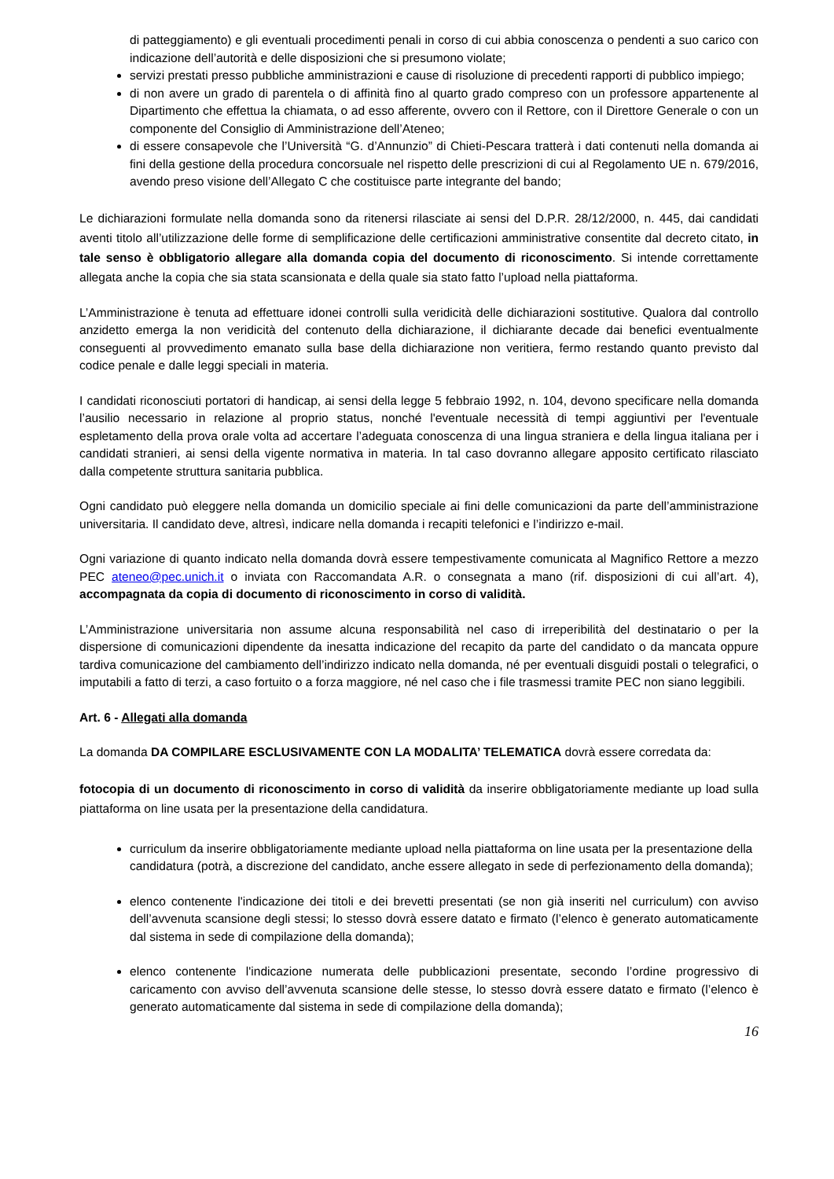di patteggiamento) e gli eventuali procedimenti penali in corso di cui abbia conoscenza o pendenti a suo carico con indicazione dell’autorità e delle disposizioni che si presumono violate;
servizi prestati presso pubbliche amministrazioni e cause di risoluzione di precedenti rapporti di pubblico impiego;
di non avere un grado di parentela o di affinità fino al quarto grado compreso con un professore appartenente al Dipartimento che effettua la chiamata, o ad esso afferente, ovvero con il Rettore, con il Direttore Generale o con un componente del Consiglio di Amministrazione dell’Ateneo;
di essere consapevole che l’Università “G. d’Annunzio” di Chieti-Pescara tratterà i dati contenuti nella domanda ai fini della gestione della procedura concorsuale nel rispetto delle prescrizioni di cui al Regolamento UE n. 679/2016, avendo preso visione dell’Allegato C che costituisce parte integrante del bando;
Le dichiarazioni formulate nella domanda sono da ritenersi rilasciate ai sensi del D.P.R. 28/12/2000, n. 445, dai candidati aventi titolo all’utilizzazione delle forme di semplificazione delle certificazioni amministrative consentite dal decreto citato, in tale senso è obbligatorio allegare alla domanda copia del documento di riconoscimento. Si intende correttamente allegata anche la copia che sia stata scansionata e della quale sia stato fatto l’upload nella piattaforma.
L’Amministrazione è tenuta ad effettuare idonei controlli sulla veridicità delle dichiarazioni sostitutive. Qualora dal controllo anzidetto emerga la non veridicità del contenuto della dichiarazione, il dichiarante decade dai benefici eventualmente conseguenti al provvedimento emanato sulla base della dichiarazione non veritiera, fermo restando quanto previsto dal codice penale e dalle leggi speciali in materia.
I candidati riconosciuti portatori di handicap, ai sensi della legge 5 febbraio 1992, n. 104, devono specificare nella domanda l’ausilio necessario in relazione al proprio status, nonché l'eventuale necessità di tempi aggiuntivi per l'eventuale espletamento della prova orale volta ad accertare l’adeguata conoscenza di una lingua straniera e della lingua italiana per i candidati stranieri, ai sensi della vigente normativa in materia. In tal caso dovranno allegare apposito certificato rilasciato dalla competente struttura sanitaria pubblica.
Ogni candidato può eleggere nella domanda un domicilio speciale ai fini delle comunicazioni da parte dell’amministrazione universitaria. Il candidato deve, altresì, indicare nella domanda i recapiti telefonici e l’indirizzo e-mail.
Ogni variazione di quanto indicato nella domanda dovrà essere tempestivamente comunicata al Magnifico Rettore a mezzo PEC ateneo@pec.unich.it o inviata con Raccomandata A.R. o consegnata a mano (rif. disposizioni di cui all’art. 4), accompagnata da copia di documento di riconoscimento in corso di validità.
L’Amministrazione universitaria non assume alcuna responsabilità nel caso di irreperibilità del destinatario o per la dispersione di comunicazioni dipendente da inesatta indicazione del recapito da parte del candidato o da mancata oppure tardiva comunicazione del cambiamento dell’indirizzo indicato nella domanda, né per eventuali disguidi postali o telegrafici, o imputabili a fatto di terzi, a caso fortuito o a forza maggiore, né nel caso che i file trasmessi tramite PEC non siano leggibili.
Art. 6 - Allegati alla domanda
La domanda DA COMPILARE ESCLUSIVAMENTE CON LA MODALITA’ TELEMATICA dovrà essere corredata da:
fotocopia di un documento di riconoscimento in corso di validità da inserire obbligatoriamente mediante up load sulla piattaforma on line usata per la presentazione della candidatura.
curriculum da inserire obbligatoriamente mediante upload nella piattaforma on line usata per la presentazione della candidatura (potrà, a discrezione del candidato, anche essere allegato in sede di perfezionamento della domanda);
elenco contenente l'indicazione dei titoli e dei brevetti presentati (se non già inseriti nel curriculum) con avviso dell’avvenuta scansione degli stessi; lo stesso dovrà essere datato e firmato (l’elenco è generato automaticamente dal sistema in sede di compilazione della domanda);
elenco contenente l'indicazione numerata delle pubblicazioni presentate, secondo l’ordine progressivo di caricamento con avviso dell’avvenuta scansione delle stesse, lo stesso dovrà essere datato e firmato (l’elenco è generato automaticamente dal sistema in sede di compilazione della domanda);
16